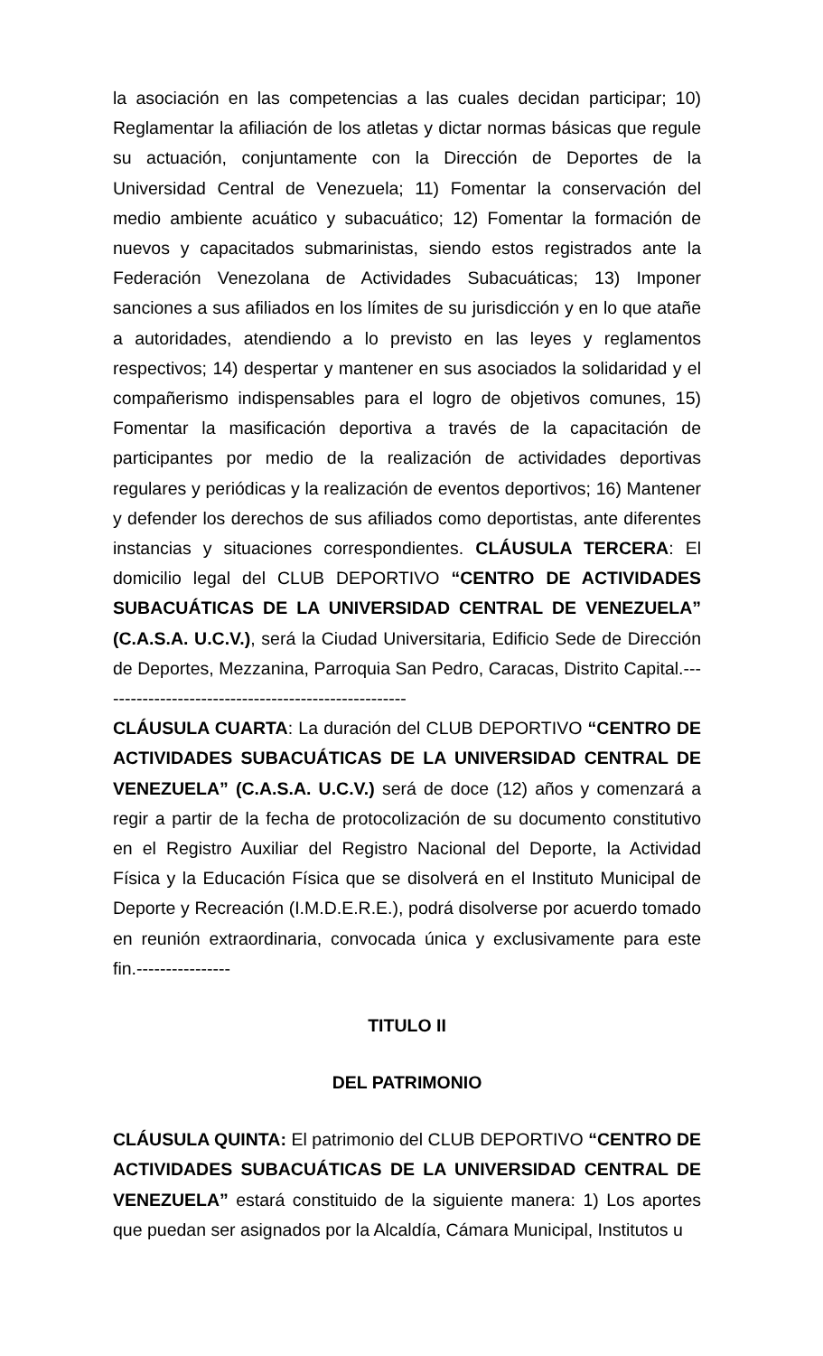la asociación en las competencias a las cuales decidan participar; 10) Reglamentar la afiliación de los atletas y dictar normas básicas que regule su actuación, conjuntamente con la Dirección de Deportes de la Universidad Central de Venezuela; 11) Fomentar la conservación del medio ambiente acuático y subacuático; 12) Fomentar la formación de nuevos y capacitados submarinistas, siendo estos registrados ante la Federación Venezolana de Actividades Subacuáticas; 13) Imponer sanciones a sus afiliados en los límites de su jurisdicción y en lo que atañe a autoridades, atendiendo a lo previsto en las leyes y reglamentos respectivos; 14) despertar y mantener en sus asociados la solidaridad y el compañerismo indispensables para el logro de objetivos comunes, 15) Fomentar la masificación deportiva a través de la capacitación de participantes por medio de la realización de actividades deportivas regulares y periódicas y la realización de eventos deportivos; 16) Mantener y defender los derechos de sus afiliados como deportistas, ante diferentes instancias y situaciones correspondientes. CLÁUSULA TERCERA: El domicilio legal del CLUB DEPORTIVO “CENTRO DE ACTIVIDADES SUBACUÁTICAS DE LA UNIVERSIDAD CENTRAL DE VENEZUELA” (C.A.S.A. U.C.V.), será la Ciudad Universitaria, Edificio Sede de Dirección de Deportes, Mezzanina, Parroquia San Pedro, Caracas, Distrito Capital.-----------------------------------------------------
CLÁUSULA CUARTA: La duración del CLUB DEPORTIVO “CENTRO DE ACTIVIDADES SUBACUÁTICAS DE LA UNIVERSIDAD CENTRAL DE VENEZUELA” (C.A.S.A. U.C.V.) será de doce (12) años y comenzará a regir a partir de la fecha de protocolización de su documento constitutivo en el Registro Auxiliar del Registro Nacional del Deporte, la Actividad Física y la Educación Física que se disolverá en el Instituto Municipal de Deporte y Recreación (I.M.D.E.R.E.), podrá disolverse por acuerdo tomado en reunión extraordinaria, convocada única y exclusivamente para este fin.----------------
TITULO II
DEL PATRIMONIO
CLÁUSULA QUINTA: El patrimonio del CLUB DEPORTIVO “CENTRO DE ACTIVIDADES SUBACUÁTICAS DE LA UNIVERSIDAD CENTRAL DE VENEZUELA” estará constituido de la siguiente manera: 1) Los aportes que puedan ser asignados por la Alcaldía, Cámara Municipal, Institutos u